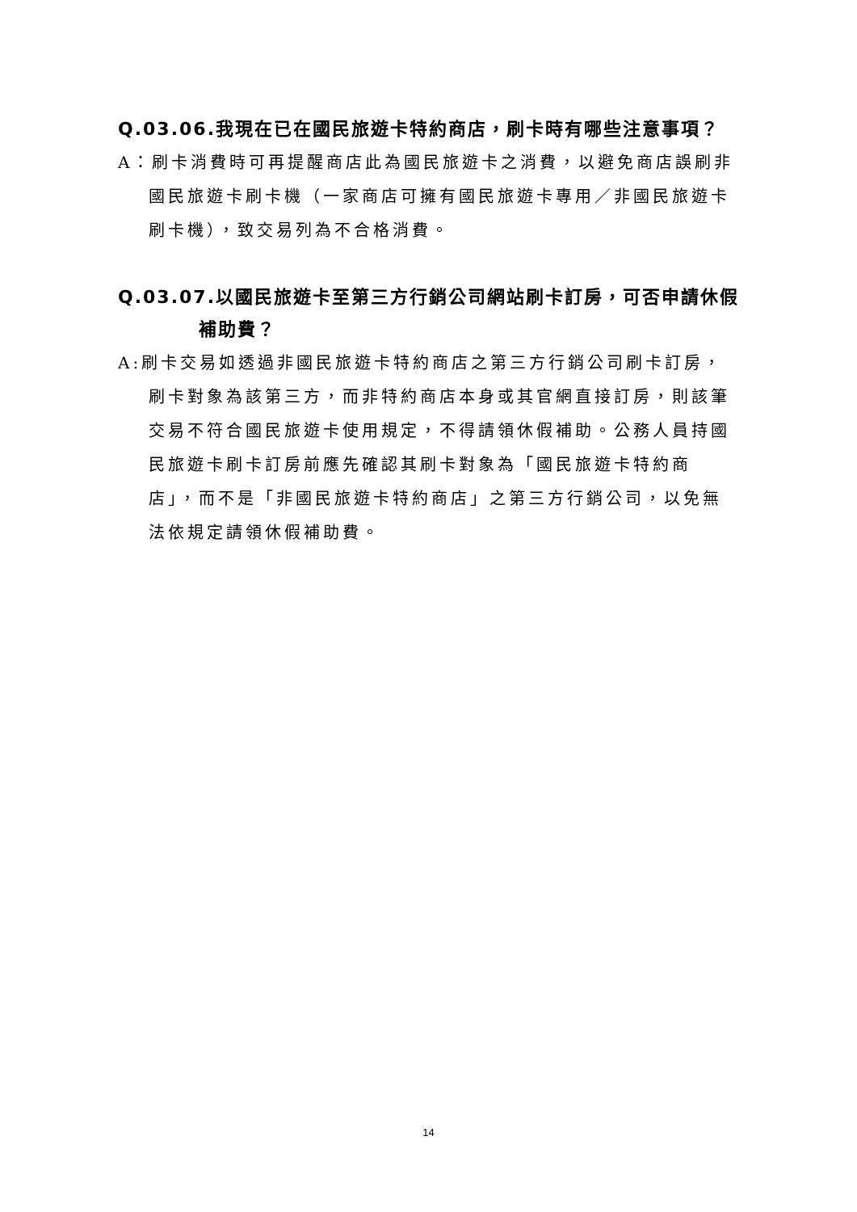Q.03.06.我現在已在國民旅遊卡特約商店，刷卡時有哪些注意事項？
A：刷卡消費時可再提醒商店此為國民旅遊卡之消費，以避免商店誤刷非國民旅遊卡刷卡機（一家商店可擁有國民旅遊卡專用／非國民旅遊卡刷卡機），致交易列為不合格消費。
Q.03.07.以國民旅遊卡至第三方行銷公司網站刷卡訂房，可否申請休假
補助費？
A:刷卡交易如透過非國民旅遊卡特約商店之第三方行銷公司刷卡訂房，刷卡對象為該第三方，而非特約商店本身或其官網直接訂房，則該筆交易不符合國民旅遊卡使用規定，不得請領休假補助。公務人員持國民旅遊卡刷卡訂房前應先確認其刷卡對象為「國民旅遊卡特約商店」，而不是「非國民旅遊卡特約商店」之第三方行銷公司，以免無法依規定請領休假補助費。
14